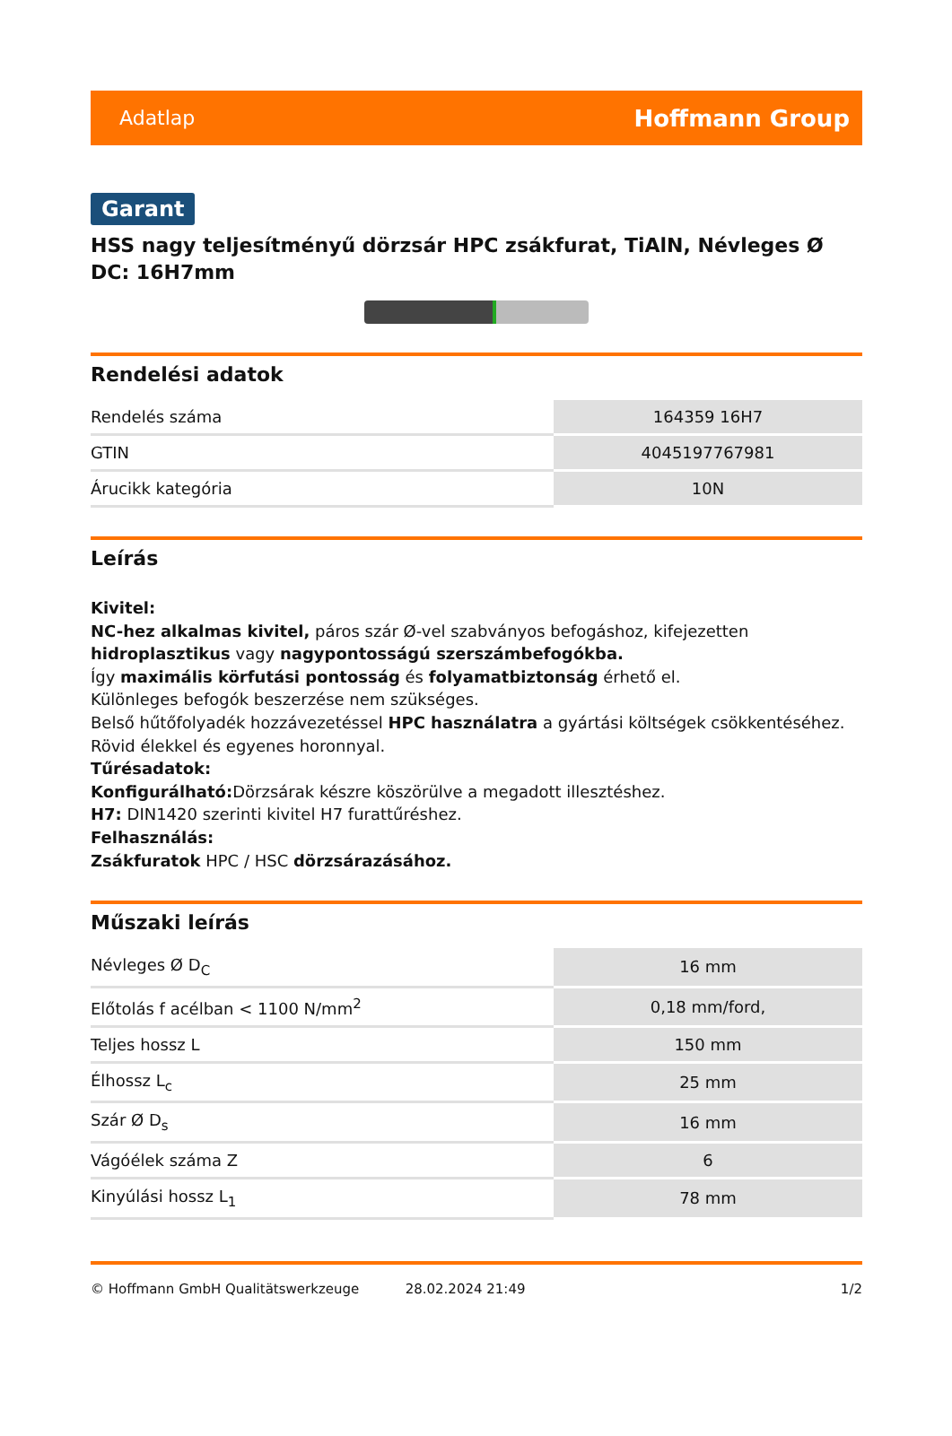Adatlap Hoffmann Group
Garant
HSS nagy teljesítményű dörzsár HPC zsákfurat, TiAlN, Névleges Ø DC: 16H7mm
Rendelési adatok
| Rendelés száma | 164359 16H7 |
| GTIN | 4045197767981 |
| Árucikk kategória | 10N |
Leírás
Kivitel:
NC-hez alkalmas kivitel, páros szár Ø-vel szabványos befogáshoz, kifejezetten hidroplasztikus vagy nagypontosságú szerszámbefogókba.
Így maximális körfutási pontosság és folyamatbiztonság érhető el.
Különleges befogók beszerzése nem szükséges.
Belső hűtőfolyadék hozzávezetéssel HPC használatra a gyártási költségek csökkentéséhez.
Rövid élekkel és egyenes horonnyal.
Tűrésadatok:
Konfigurálható: Dörzsárak készre köszörülve a megadott illesztéshez.
H7: DIN1420 szerinti kivitel H7 furattűréshez.
Felhasználás:
Zsákfuratok HPC / HSC dörzsárazásához.
Műszaki leírás
| Névleges Ø D<sub>C</sub> | 16 mm |
| Előtolás f acélban < 1100 N/mm<sup>2</sup> | 0,18 mm/ford, |
| Teljes hossz L | 150 mm |
| Élhossz L<sub>c</sub> | 25 mm |
| Szár Ø D<sub>s</sub> | 16 mm |
| Vágóélek száma Z | 6 |
| Kinyúlási hossz L<sub>1</sub> | 78 mm |
© Hoffmann GmbH Qualitätswerkzeuge 28.02.2024 21:49 1/2